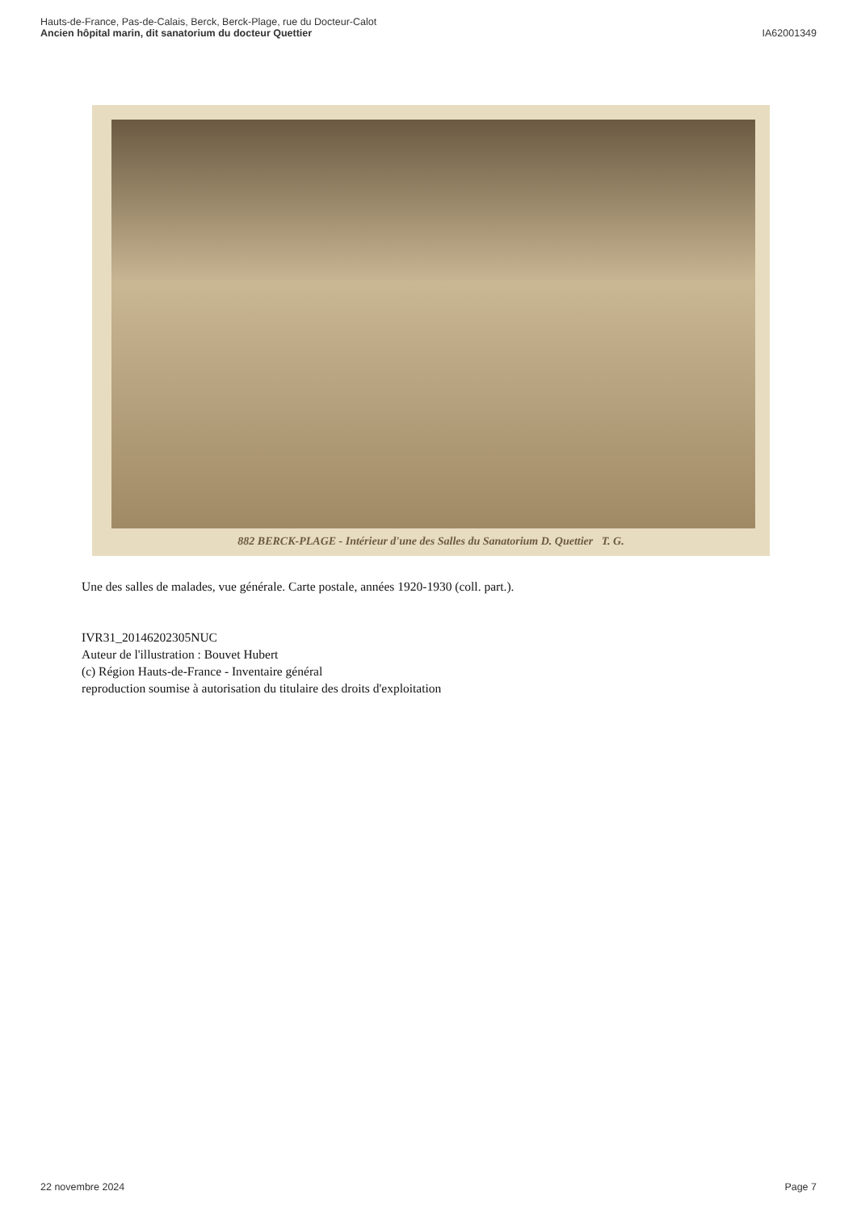Hauts-de-France, Pas-de-Calais, Berck, Berck-Plage, rue du Docteur-Calot
Ancien hôpital marin, dit sanatorium du docteur Quettier
IA62001349
882 BERCK-PLAGE - Intérieur d'une des Salles du Sanatorium D. Quettier T. G.
Une des salles de malades, vue générale. Carte postale, années 1920-1930 (coll. part.).
IVR31_20146202305NUC
Auteur de l'illustration : Bouvet Hubert
(c) Région Hauts-de-France - Inventaire général
reproduction soumise à autorisation du titulaire des droits d'exploitation
22 novembre 2024 Page 7